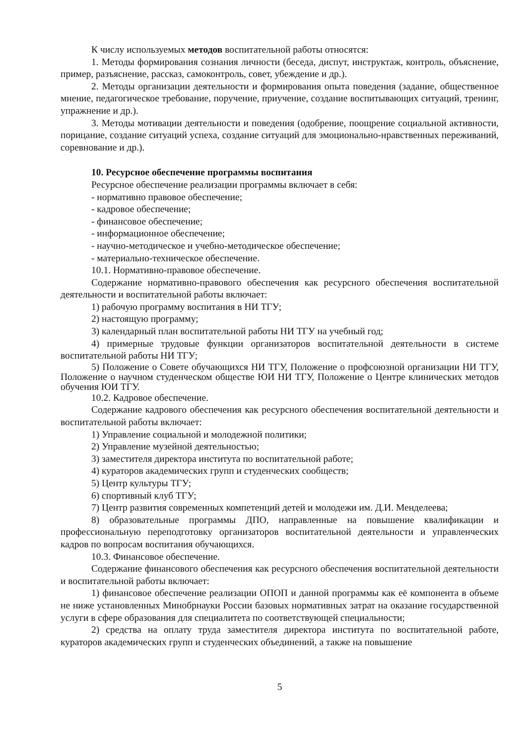К числу используемых методов воспитательной работы относятся:
1. Методы формирования сознания личности (беседа, диспут, инструктаж, контроль, объяснение, пример, разъяснение, рассказ, самоконтроль, совет, убеждение и др.).
2. Методы организации деятельности и формирования опыта поведения (задание, общественное мнение, педагогическое требование, поручение, приучение, создание воспитывающих ситуаций, тренинг, упражнение и др.).
3. Методы мотивации деятельности и поведения (одобрение, поощрение социальной активности, порицание, создание ситуаций успеха, создание ситуаций для эмоционально-нравственных переживаний, соревнование и др.).
10. Ресурсное обеспечение программы воспитания
Ресурсное обеспечение реализации программы включает в себя:
- нормативно правовое обеспечение;
- кадровое обеспечение;
- финансовое обеспечение;
- информационное обеспечение;
- научно-методическое и учебно-методическое обеспечение;
- материально-техническое обеспечение.
10.1. Нормативно-правовое обеспечение.
Содержание нормативно-правового обеспечения как ресурсного обеспечения воспитательной деятельности и воспитательной работы включает:
1) рабочую программу воспитания в НИ ТГУ;
2) настоящую программу;
3) календарный план воспитательной работы НИ ТГУ на учебный год;
4) примерные трудовые функции организаторов воспитательной деятельности в системе воспитательной работы НИ ТГУ;
5) Положение о Совете обучающихся НИ ТГУ, Положение о профсоюзной организации НИ ТГУ, Положение о научном студенческом обществе ЮИ НИ ТГУ, Положение о Центре клинических методов обучения ЮИ ТГУ.
10.2. Кадровое обеспечение.
Содержание кадрового обеспечения как ресурсного обеспечения воспитательной деятельности и воспитательной работы включает:
1) Управление социальной и молодежной политики;
2) Управление музейной деятельностью;
3) заместителя директора института по воспитательной работе;
4) кураторов академических групп и студенческих сообществ;
5) Центр культуры ТГУ;
6) спортивный клуб ТГУ;
7) Центр развития современных компетенций детей и молодежи им. Д.И. Менделеева;
8) образовательные программы ДПО, направленные на повышение квалификации и профессиональную переподготовку организаторов воспитательной деятельности и управленческих кадров по вопросам воспитания обучающихся.
10.3. Финансовое обеспечение.
Содержание финансового обеспечения как ресурсного обеспечения воспитательной деятельности и воспитательной работы включает:
1) финансовое обеспечение реализации ОПОП и данной программы как её компонента в объеме не ниже установленных Минобрнауки России базовых нормативных затрат на оказание государственной услуги в сфере образования для специалитета по соответствующей специальности;
2) средства на оплату труда заместителя директора института по воспитательной работе, кураторов академических групп и студенческих объединений, а также на повышение
5